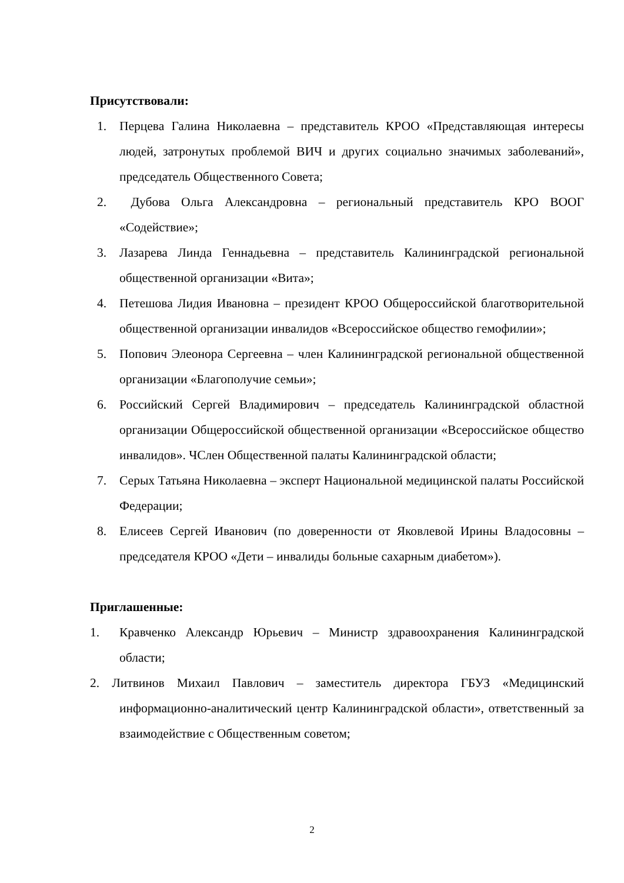Присутствовали:
1. Перцева Галина Николаевна – представитель КРОО «Представляющая интересы людей, затронутых проблемой ВИЧ и других социально значимых заболеваний», председатель Общественного Совета;
2. Дубова Ольга Александровна – региональный представитель КРО ВООГ «Содействие»;
3. Лазарева Линда Геннадьевна – представитель Калининградской региональной общественной организации «Вита»;
4. Петешова Лидия Ивановна – президент КРОО Общероссийской благотворительной общественной организации инвалидов «Всероссийское общество гемофилии»;
5. Попович Элеонора Сергеевна – член Калининградской региональной общественной организации «Благополучие семьи»;
6. Российский Сергей Владимирович – председатель Калининградской областной организации Общероссийской общественной организации «Всероссийское общество инвалидов». ЧСлен Общественной палаты Калининградской области;
7. Серых Татьяна Николаевна – эксперт Национальной медицинской палаты Российской Федерации;
8. Елисеев Сергей Иванович (по доверенности от Яковлевой Ирины Владосовны – председателя КРОО «Дети – инвалиды больные сахарным диабетом»).
Приглашенные:
1. Кравченко Александр Юрьевич – Министр здравоохранения Калининградской области;
2. Литвинов Михаил Павлович – заместитель директора ГБУЗ «Медицинский информационно-аналитический центр Калининградской области», ответственный за взаимодействие с Общественным советом;
2